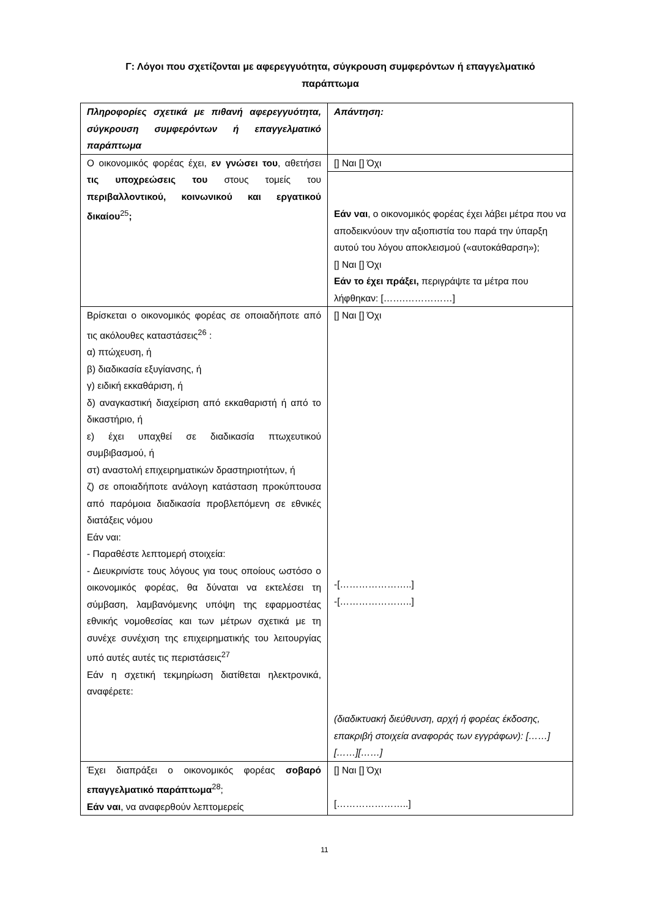Γ: Λόγοι που σχετίζονται με αφερεγγυότητα, σύγκρουση συμφερόντων ή επαγγελματικό παράπτωμα
| Πληροφορίες σχετικά με πιθανή αφερεγγυότητα, σύγκρουση συμφερόντων ή επαγγελματικό παράπτωμα | Απάντηση: |
| Ο οικονομικός φορέας έχει, εν γνώσει του , αθετήσει τις υποχρεώσεις του στους τομείς του περιβαλλοντικού, κοινωνικού και εργατικού δικαίου<sup>25</sup> ; | [] Ναι [] Όχι |
| | Εάν ναι , ο οικονομικός φορέας έχει λάβει μέτρα που να αποδεικνύουν την αξιοπιστία του παρά την ύπαρξη αυτού του λόγου αποκλεισμού («αυτοκάθαρση»); [] Ναι [] Όχι Εάν το έχει πράξει, περιγράψτε τα μέτρα που λήφθηκαν: […….……………] |
| Βρίσκεται ο οικονομικός φορέας σε οποιαδήποτε από τις ακόλουθες καταστάσεις<sup>26</sup> : α) πτώχευση, ή β) διαδικασία εξυγίανσης, ή γ) ειδική εκκαθάριση, ή δ) αναγκαστική διαχείριση από εκκαθαριστή ή από το δικαστήριο, ή ε) έχει υπαχθεί σε διαδικασία πτωχευτικού συμβιβασμού, ή στ) αναστολή επιχειρηματικών δραστηριοτήτων, ή ζ) σε οποιαδήποτε ανάλογη κατάσταση προκύπτουσα από παρόμοια διαδικασία προβλεπόμενη σε εθνικές διατάξεις νόμου Εάν ναι: - Παραθέστε λεπτομερή στοιχεία: - Διευκρινίστε τους λόγους για τους οποίους ωστόσο ο οικονομικός φορέας, θα δύναται να εκτελέσει τη σύμβαση, λαμβανόμενης υπόψη της εφαρμοστέας εθνικής νομοθεσίας και των μέτρων σχετικά με τη συνέχε συνέχιση της επιχειρηματικής του λειτουργίας υπό αυτές αυτές τις περιστάσεις<sup>27</sup> Εάν η σχετική τεκμηρίωση διατίθεται ηλεκτρονικά, αναφέρετε: | [] Ναι [] Όχι -[…………………..] -[…………………..] (διαδικτυακή διεύθυνση, αρχή ή φορέας έκδοσης, επακριβή στοιχεία αναφοράς των εγγράφων): [……][……][……] |
| Έχει διαπράξει ο οικονομικός φορέας σοβαρό επαγγελματικό παράπτωμα<sup>28</sup>; Εάν ναι , να αναφερθούν λεπτομερείς | [] Ναι [] Όχι […………………..] |
11